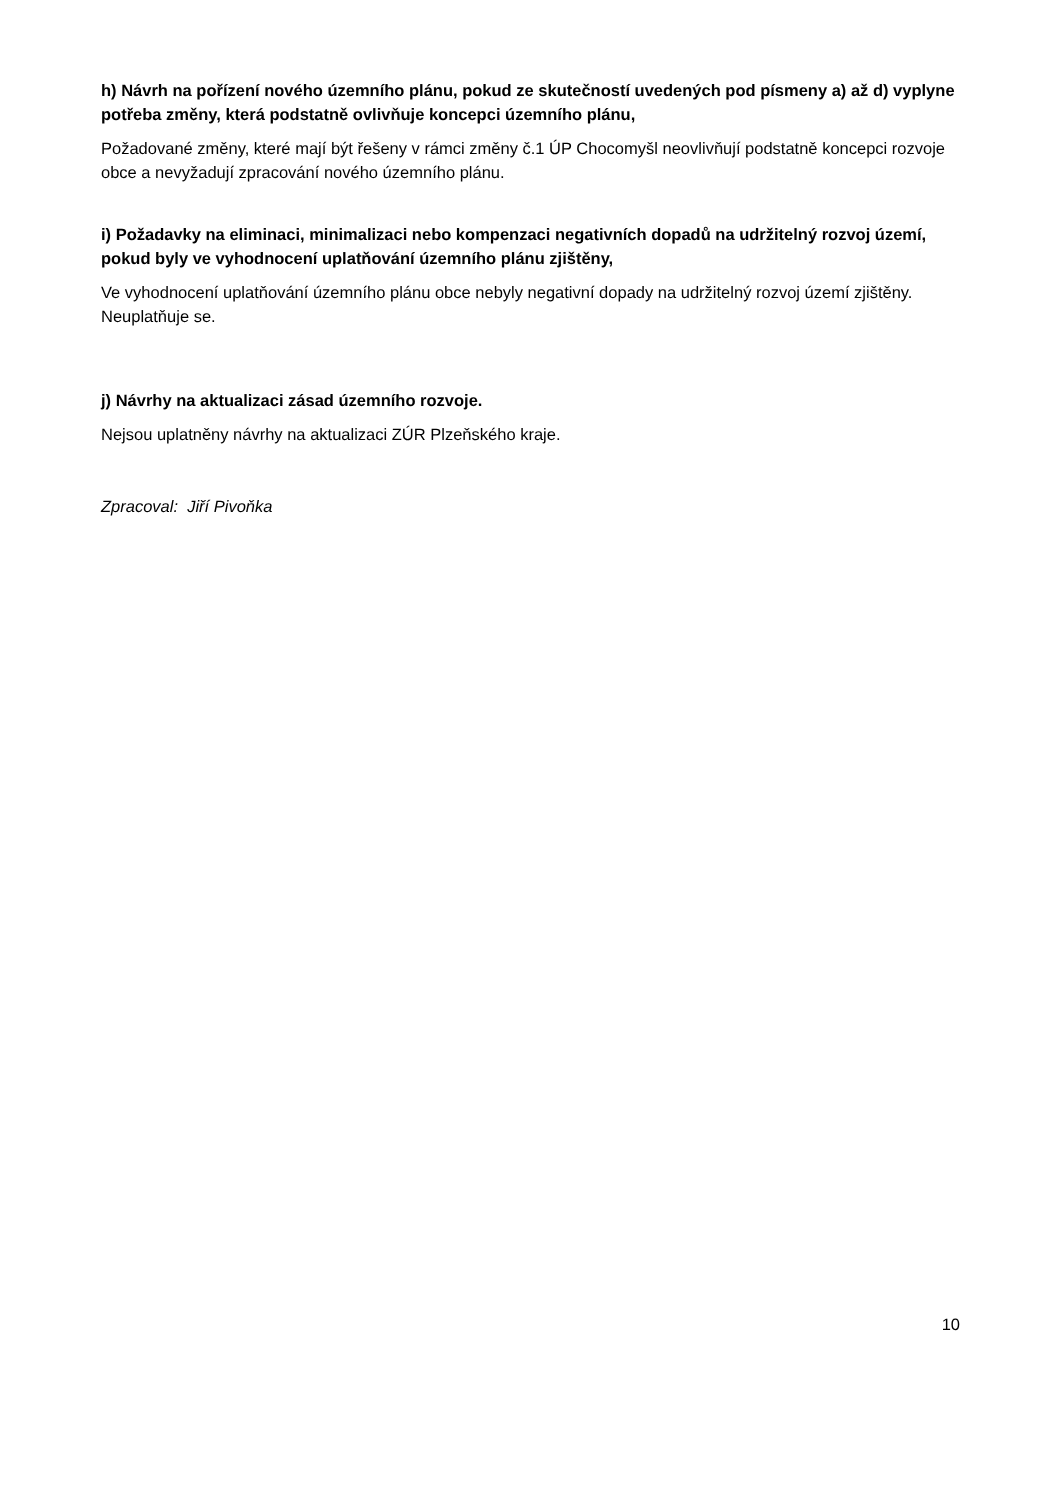h) Návrh na pořízení nového územního plánu, pokud ze skutečností uvedených pod písmeny a) až d) vyplyne potřeba změny, která podstatně ovlivňuje koncepci územního plánu,
Požadované změny, které mají být řešeny v rámci změny č.1 ÚP Chocomyšl neovlivňují podstatně koncepci rozvoje obce a nevyžadují zpracování nového územního plánu.
i) Požadavky na eliminaci, minimalizaci nebo kompenzaci negativních dopadů na udržitelný rozvoj území, pokud byly ve vyhodnocení uplatňování územního plánu zjištěny,
Ve vyhodnocení uplatňování územního plánu obce nebyly negativní dopady na udržitelný rozvoj území zjištěny. Neuplatňuje se.
j) Návrhy na aktualizaci zásad územního rozvoje.
Nejsou uplatněny návrhy na aktualizaci ZÚR Plzeňského kraje.
Zpracoval: Jiří Pivoňka
10